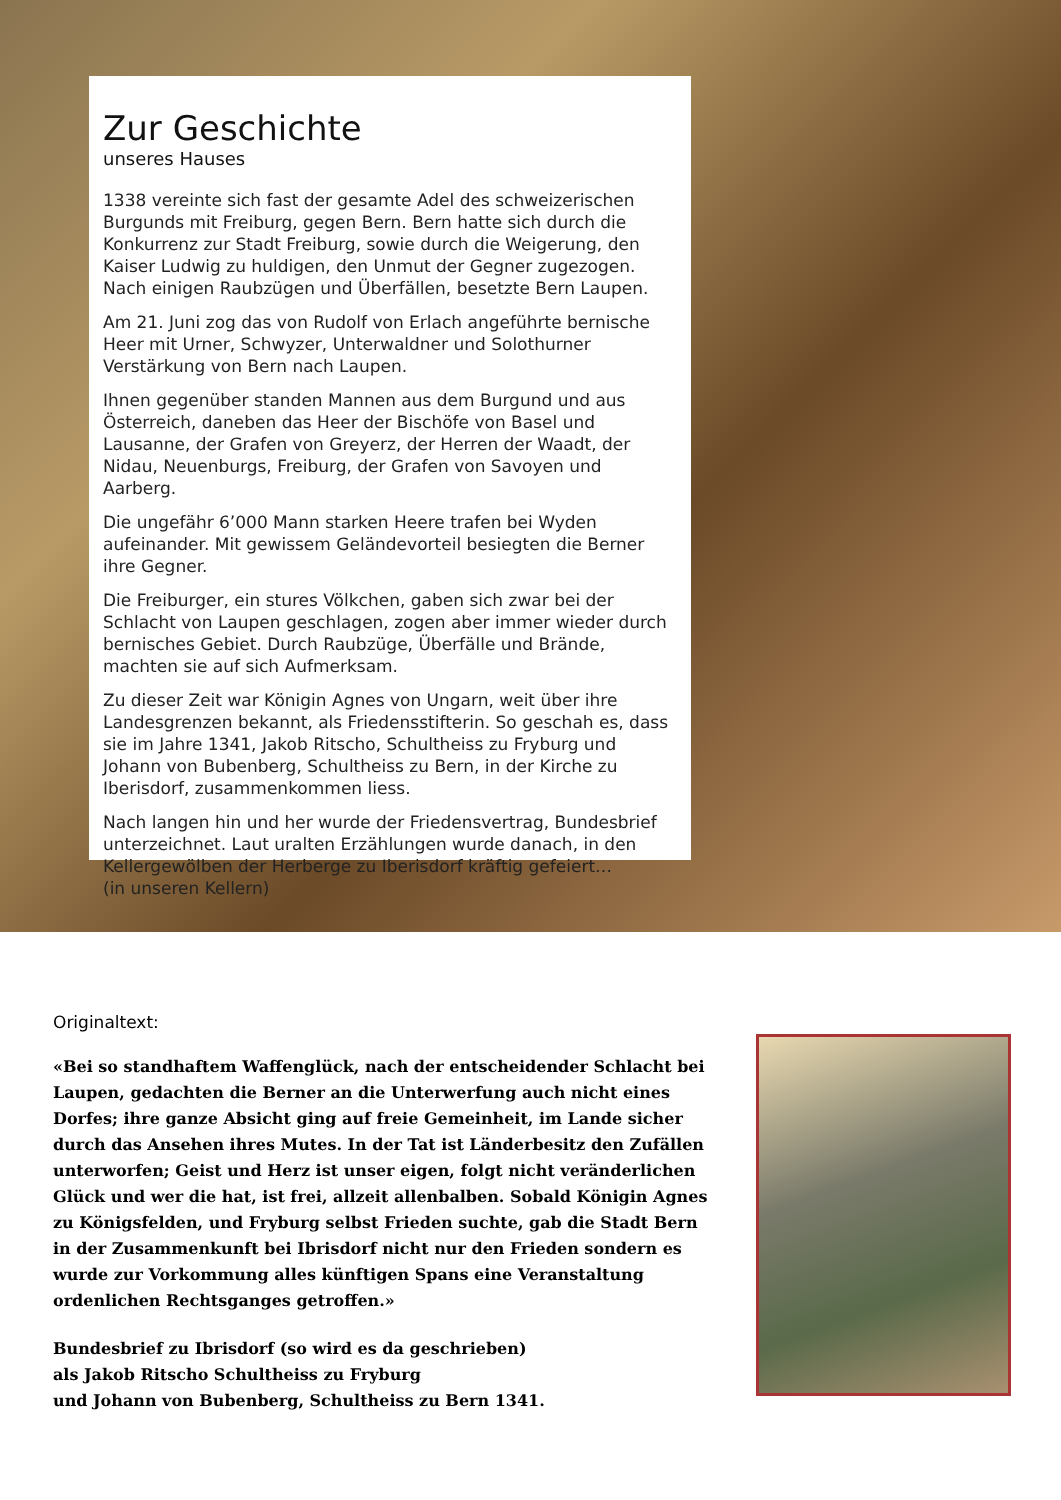Zur Geschichte
unseres Hauses
1338 vereinte sich fast der gesamte Adel des schweizerischen Burgunds mit Freiburg, gegen Bern. Bern hatte sich durch die Konkurrenz zur Stadt Freiburg, sowie durch die Weigerung, den Kaiser Ludwig zu huldigen, den Unmut der Gegner zugezogen. Nach einigen Raubzügen und Überfällen, besetzte Bern Laupen.
Am 21. Juni zog das von Rudolf von Erlach angeführte bernische Heer mit Urner, Schwyzer, Unterwaldner und Solothurner Verstärkung von Bern nach Laupen.
Ihnen gegenüber standen Mannen aus dem Burgund und aus Österreich, daneben das Heer der Bischöfe von Basel und Lausanne, der Grafen von Greyerz, der Herren der Waadt, der Nidau, Neuenburgs, Freiburg, der Grafen von Savoyen und Aarberg.
Die ungefähr 6’000 Mann starken Heere trafen bei Wyden aufeinander. Mit gewissem Geländevorteil besiegten die Berner ihre Gegner.
Die Freiburger, ein stures Völkchen, gaben sich zwar bei der Schlacht von Laupen geschlagen, zogen aber immer wieder durch bernisches Gebiet. Durch Raubzüge, Überfälle und Brände, machten sie auf sich Aufmerksam.
Zu dieser Zeit war Königin Agnes von Ungarn, weit über ihre Landesgrenzen bekannt, als Friedensstifterin. So geschah es, dass sie im Jahre 1341, Jakob Ritscho, Schultheiss zu Fryburg und Johann von Bubenberg, Schultheiss zu Bern, in der Kirche zu Iberisdorf, zusammenkommen liess.
Nach langen hin und her wurde der Friedensvertrag, Bundesbrief unterzeichnet. Laut uralten Erzählungen wurde danach, in den Kellergewölben der Herberge zu Iberisdorf kräftig gefeiert…
(in unseren Kellern)
Originaltext:
«Bei so standhaftem Waffenglück, nach der entscheidender Schlacht bei Laupen, gedachten die Berner an die Unterwerfung auch nicht eines Dorfes; ihre ganze Absicht ging auf freie Gemeinheit, im Lande sicher durch das Ansehen ihres Mutes. In der Tat ist Länderbesitz den Zufällen unterworfen; Geist und Herz ist unser eigen, folgt nicht veränderlichen Glück und wer die hat, ist frei, allzeit allenbalben. Sobald Königin Agnes zu Königsfelden, und Fryburg selbst Frieden suchte, gab die Stadt Bern in der Zusammenkunft bei Ibrisdorf nicht nur den Frieden sondern es wurde zur Vorkommung alles künftigen Spans eine Veranstaltung ordenlichen Rechtsganges getroffen.»
Bundesbrief zu Ibrisdorf (so wird es da geschrieben)
als Jakob Ritscho Schultheiss zu Fryburg
und Johann von Bubenberg, Schultheiss zu Bern 1341.